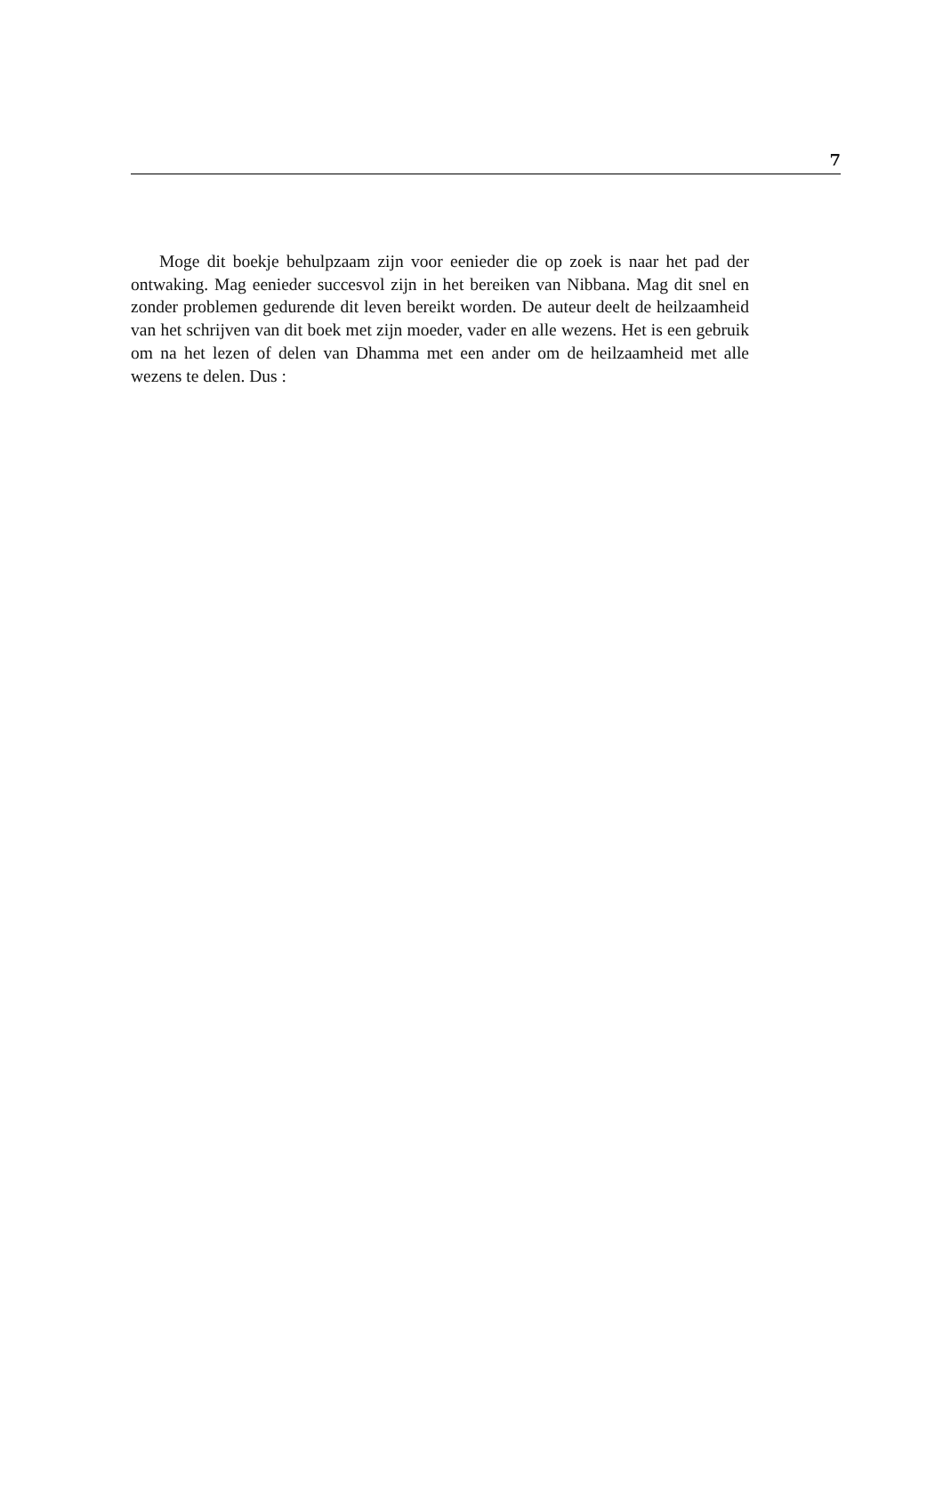7
Moge dit boekje behulpzaam zijn voor eenieder die op zoek is naar het pad der ontwaking. Mag eenieder succesvol zijn in het bereiken van Nibbana. Mag dit snel en zonder problemen gedurende dit leven bereikt worden. De auteur deelt de heilzaamheid van het schrijven van dit boek met zijn moeder, vader en alle wezens. Het is een gebruik om na het lezen of delen van Dhamma met een ander om de heilzaamheid met alle wezens te delen. Dus :